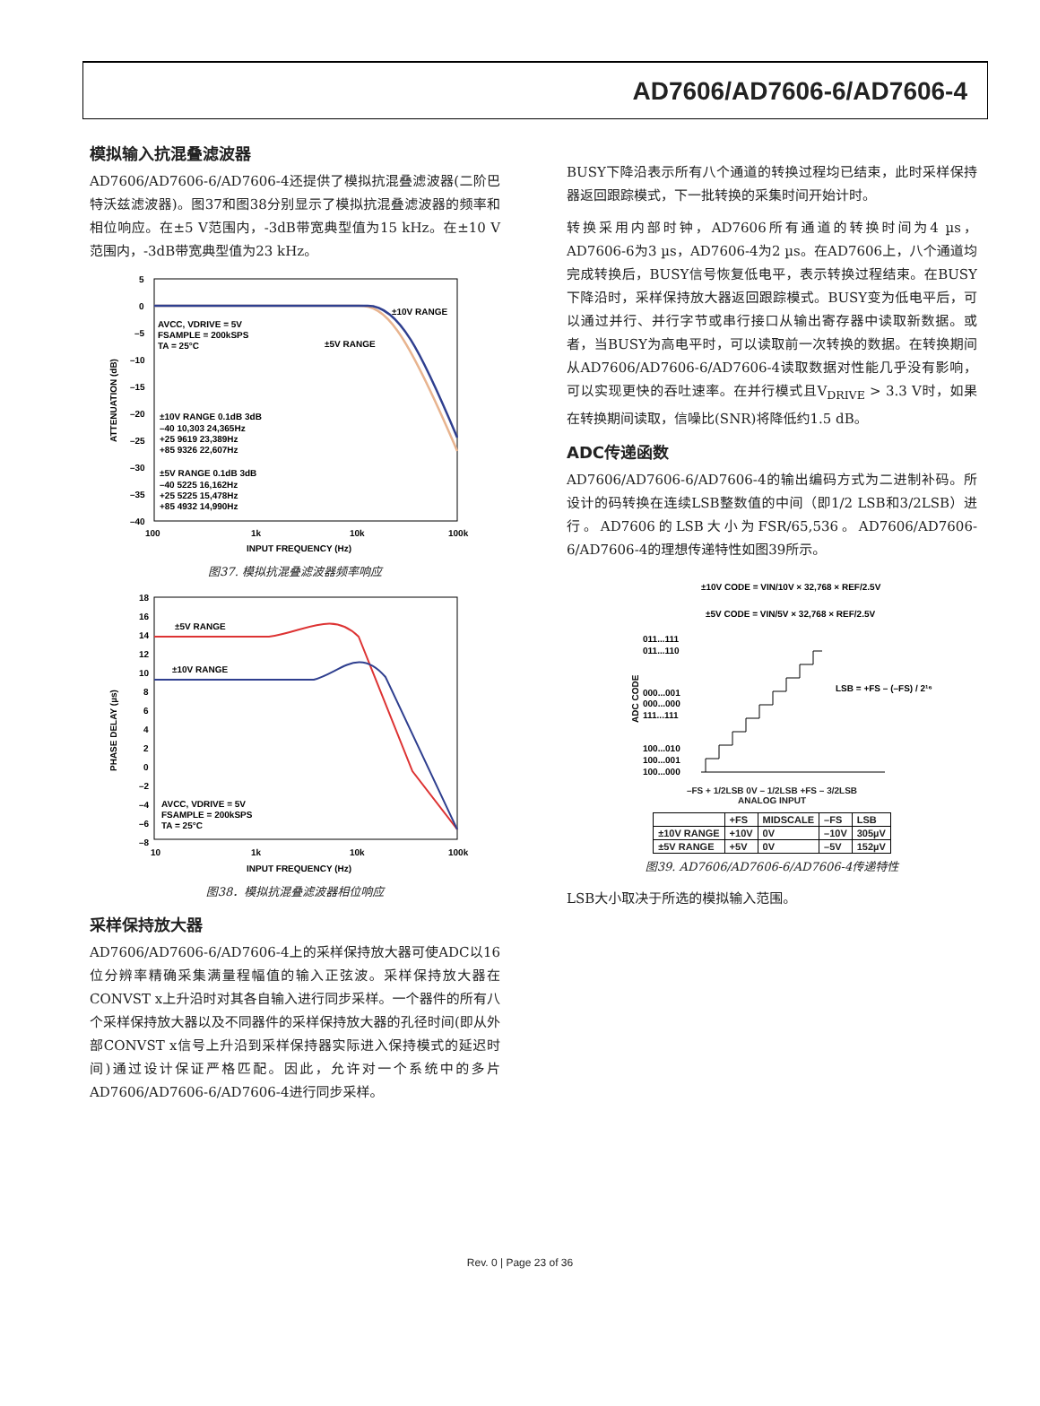AD7606/AD7606-6/AD7606-4
模拟输入抗混叠滤波器
AD7606/AD7606-6/AD7606-4还提供了模拟抗混叠滤波器(二阶巴特沃兹滤波器)。图37和图38分别显示了模拟抗混叠滤波器的频率和相位响应。在±5 V范围内，-3dB带宽典型值为15 kHz。在±10 V范围内，-3dB带宽典型值为23 kHz。
±10V RANGE
±5V RANGE
AVCC, VDRIVE = 5V
FSAMPLE = 200kSPS
TA = 25°C
±10V RANGE 0.1dB 3dB
–40 10,303 24,365Hz
+25 9619 23,389Hz
+85 9326 22,607Hz
±5V RANGE 0.1dB 3dB
–40 5225 16,162Hz
+25 5225 15,478Hz
+85 4932 14,990Hz
5
0
–5
–10
–15
–20
–25
–30
–35
–40
100
1k
10k
100k
INPUT FREQUENCY (Hz)
ATTENUATION (dB)
图37. 模拟抗混叠滤波器频率响应
±5V RANGE
±10V RANGE
AVCC, VDRIVE = 5V
FSAMPLE = 200kSPS
TA = 25°C
18
16
14
12
10
8
6
4
2
0
–2
–4
–6
–8
10
1k
10k
100k
INPUT FREQUENCY (Hz)
PHASE DELAY (µs)
图38．模拟抗混叠滤波器相位响应
采样保持放大器
AD7606/AD7606-6/AD7606-4上的采样保持放大器可使ADC以16位分辨率精确采集满量程幅值的输入正弦波。采样保持放大器在CONVST x上升沿时对其各自输入进行同步采样。一个器件的所有八个采样保持放大器以及不同器件的采样保持放大器的孔径时间(即从外部CONVST x信号上升沿到采样保持器实际进入保持模式的延迟时间)通过设计保证严格匹配。因此，允许对一个系统中的多片AD7606/AD7606-6/AD7606-4进行同步采样。
BUSY下降沿表示所有八个通道的转换过程均已结束，此时采样保持器返回跟踪模式，下一批转换的采集时间开始计时。
转换采用内部时钟，AD7606所有通道的转换时间为4 µs，AD7606-6为3 µs，AD7606-4为2 µs。在AD7606上，八个通道均完成转换后，BUSY信号恢复低电平，表示转换过程结束。在BUSY下降沿时，采样保持放大器返回跟踪模式。BUSY变为低电平后，可以通过并行、并行字节或串行接口从输出寄存器中读取新数据。或者，当BUSY为高电平时，可以读取前一次转换的数据。在转换期间从AD7606/AD7606-6/AD7606-4读取数据对性能几乎没有影响，可以实现更快的吞吐速率。在并行模式且V<sub>DRIVE</sub> > 3.3 V时，如果在转换期间读取，信噪比(SNR)将降低约1.5 dB。
ADC传递函数
AD7606/AD7606-6/AD7606-4的输出编码方式为二进制补码。所设计的码转换在连续LSB整数值的中间（即1/2 LSB和3/2LSB）进行。AD7606的LSB大小为FSR/65,536。AD7606/AD7606-6/AD7606-4的理想传递特性如图39所示。
±10V CODE = VIN/10V × 32,768 × REF/2.5V
±5V CODE = VIN/5V × 32,768 × REF/2.5V
011...111
011...110
000...001
000...000
111...111
100...010
100...001
100...000
LSB = +FS – (–FS) / 2¹⁶
ADC CODE
–FS + 1/2LSB 0V – 1/2LSB +FS – 3/2LSB
ANALOG INPUT
| | +FS | MIDSCALE | –FS | LSB |
| --- | --- | --- | --- | --- |
| ±10V RANGE | +10V | 0V | –10V | 305µV |
| ±5V RANGE | +5V | 0V | –5V | 152µV |
图39. AD7606/AD7606-6/AD7606-4传递特性
LSB大小取决于所选的模拟输入范围。
Rev. 0 | Page 23 of 36